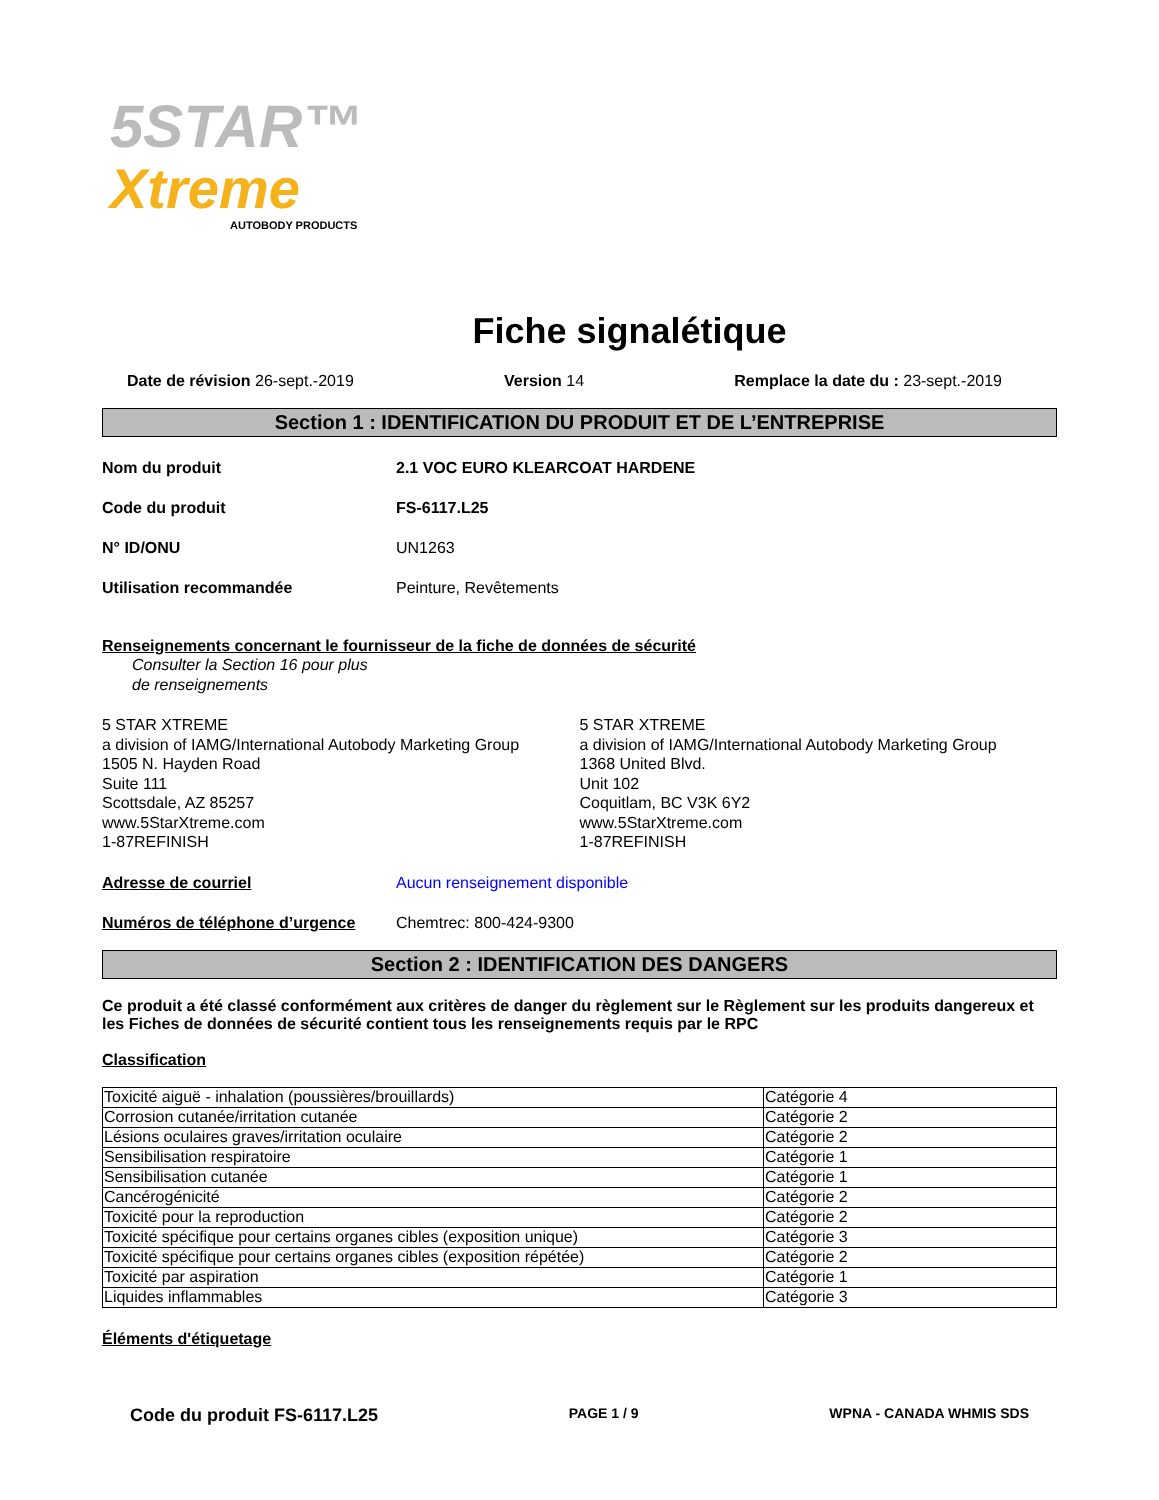5STAR™
Xtreme
AUTOBODY PRODUCTS
Fiche signalétique
Date de révision 26-sept.-2019 Version 14 Remplace la date du : 23-sept.-2019
Section 1 : IDENTIFICATION DU PRODUIT ET DE L’ENTREPRISE
Nom du produit 2.1 VOC EURO KLEARCOAT HARDENE
Code du produit FS-6117.L25
N° ID/ONU UN1263
Utilisation recommandée Peinture, Revêtements
Renseignements concernant le fournisseur de la fiche de données de sécurité
Consulter la Section 16 pour plus
de renseignements
5 STAR XTREME
a division of IAMG/International Autobody Marketing Group
1505 N. Hayden Road
Suite 111
Scottsdale, AZ 85257
www.5StarXtreme.com
1-87REFINISH
5 STAR XTREME
a division of IAMG/International Autobody Marketing Group
1368 United Blvd.
Unit 102
Coquitlam, BC V3K 6Y2
www.5StarXtreme.com
1-87REFINISH
Adresse de courriel Aucun renseignement disponible
Numéros de téléphone d’urgence Chemtrec: 800-424-9300
Section 2 : IDENTIFICATION DES DANGERS
Ce produit a été classé conformément aux critères de danger du règlement sur le Règlement sur les produits dangereux et les Fiches de données de sécurité contient tous les renseignements requis par le RPC
Classification
| Toxicité aiguë - inhalation (poussières/brouillards) | Catégorie 4 |
| Corrosion cutanée/irritation cutanée | Catégorie 2 |
| Lésions oculaires graves/irritation oculaire | Catégorie 2 |
| Sensibilisation respiratoire | Catégorie 1 |
| Sensibilisation cutanée | Catégorie 1 |
| Cancérogénicité | Catégorie 2 |
| Toxicité pour la reproduction | Catégorie 2 |
| Toxicité spécifique pour certains organes cibles (exposition unique) | Catégorie 3 |
| Toxicité spécifique pour certains organes cibles (exposition répétée) | Catégorie 2 |
| Toxicité par aspiration | Catégorie 1 |
| Liquides inflammables | Catégorie 3 |
Éléments d'étiquetage
Code du produit FS-6117.L25 PAGE 1 / 9 WPNA - CANADA WHMIS SDS